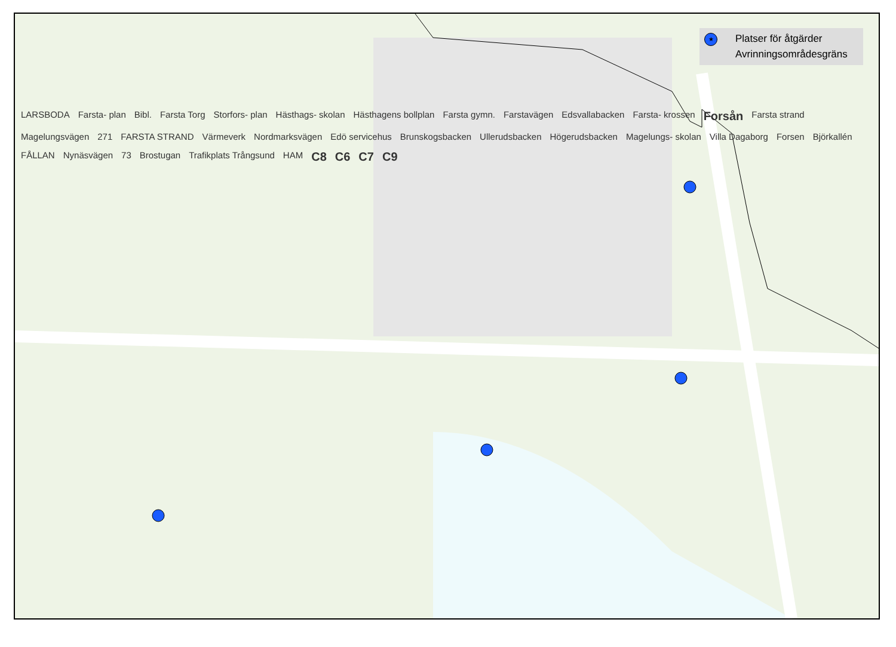★ Platser för åtgärder
Avrinningsområdesgräns
LARSBODA Farsta- plan Bibl. Farsta Torg Storfors- plan Hästhags- skolan Hästhagens bollplan Farsta gymn. Farstavägen Edsvallabacken Farsta- krossen Forsån Farsta strand Magelungsvägen 271 FARSTA STRAND Värmeverk Nordmarksvägen Edö servicehus Brunskogsbacken Ullerudsbacken Högerudsbacken Magelungs- skolan Villa Dagaborg Forsen Björkallén FÅLLAN Nynäsvägen 73 Brostugan Trafikplats Trångsund HAM C8 C6 C7 C9